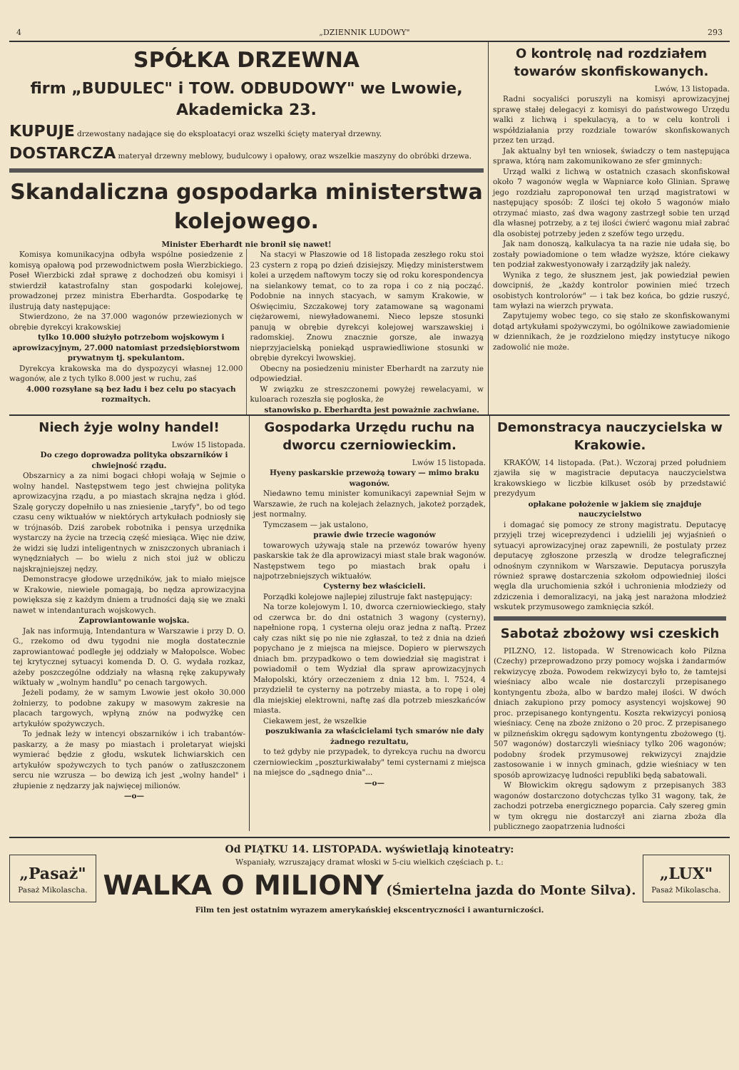4 „DZIENNIK LUDOWY" 293
SPÓŁKA DRZEWNA
firm „BUDULEC" i TOW. ODBUDOWY" we Lwowie, Akademicka 23.
KUPUJE drzewostany nadające się do eksploatacyi oraz wszelki ścięty materyał drzewny.
DOSTARCZA materyał drzewny meblowy, budulcowy i opałowy, oraz wszelkie maszyny do obróbki drzewa.
Skandaliczna gospodarka ministerstwa kolejowego.
Minister Eberhardt nie bronił się nawet!
Komisya komunikacyjna odbyła wspólne posiedzenie z komisyą opałową pod przewodnictwem posła Wierzbickiego. Poseł Wierzbicki zdał sprawę z dochodzeń obu komisyi i stwierdził katastrofalny stan gospodarki kolejowej, prowadzonej przez ministra Eberhardta. Gospodarkę tę ilustrują daty następujące:
Stwierdzono, że na 37.000 wagonów przewiezionych w obrębie dyrekcyi krakowskiej
tylko 10.000 służyło potrzebom wojskowym i aprowizacyjnym, 27.000 natomiast przedsiębiorstwom prywatnym tj. spekulantom.
Dyrekcya krakowska ma do dyspozycyi własnej 12.000 wagonów, ale z tych tylko 8.000 jest w ruchu, zaś
4.000 rozsyłane są bez ładu i bez celu po stacyach rozmaitych.
Na stacyi w Płaszowie od 18 listopada zeszłego roku stoi 23 cystern z ropą po dzień dzisiejszy. Między ministerstwem kolei a urzędem naftowym toczy się od roku korespondencya na sielankowy temat, co to za ropa i co z nią począć. Podobnie na innych stacyach, w samym Krakowie, w Oświęcimiu, Szczakowej tory zatamowane są wagonami ciężarowemi, niewyładowanemi. Nieco lepsze stosunki panują w obrębie dyrekcyi kolejowej warszawskiej i radomskiej. Znowu znacznie gorsze, ale inwazyą nieprzyjacielską poniekąd usprawiedliwione stosunki w obrębie dyrekcyi lwowskiej.
Obecny na posiedzeniu minister Eberhardt na zarzuty nie odpowiedział.
W związku ze streszczonemi powyżej rewelacyami, w kuloarach rozeszła się pogłoska, że
stanowisko p. Eberhardta jest poważnie zachwiane.
O kontrolę nad rozdziałem towarów skonfiskowanych.
Lwów, 13 listopada.
Radni socyaliści poruszyli na komisyi aprowizacyjnej sprawę stałej delegacyi z komisyi do państwowego Urzędu walki z lichwą i spekulacyą, a to w celu kontroli i współdziałania przy rozdziale towarów skonfiskowanych przez ten urząd.
Jak aktualny był ten wniosek, świadczy o tem następująca sprawa, którą nam zakomunikowano ze sfer gminnych:
Urząd walki z lichwą w ostatnich czasach skonfiskował około 7 wagonów węgla w Wapniarce koło Glinian. Sprawę jego rozdziału zaproponował ten urząd magistratowi w następujący sposób: Z ilości tej około 5 wagonów miało otrzymać miasto, zaś dwa wagony zastrzegł sobie ten urząd dla własnej potrzeby, a z tej ilości ćwierć wagonu miał zabrać dla osobistej potrzeby jeden z szefów tego urzędu.
Jak nam donoszą, kalkulacya ta na razie nie udała się, bo zostały powiadomione o tem władze wyższe, które ciekawy ten podział zakwestyonowały i zarządziły jak należy.
Wynika z tego, że słusznem jest, jak powiedział pewien dowcipniś, że „każdy kontrolor powinien mieć trzech osobistych kontrolorów" — i tak bez końca, bo gdzie ruszyć, tam wyłazi na wierzch prywata.
Zapytujemy wobec tego, co się stało ze skonfiskowanymi dotąd artykułami spożywczymi, bo ogólnikowe zawiadomienie w dziennikach, że je rozdzielono między instytucye nikogo zadowolić nie może.
Niech żyje wolny handel!
Lwów 15 listopada.
Do czego doprowadza polityka obszarników i chwiejność rządu.
Obszarnicy a za nimi bogaci chłopi wołają w Sejmie o wolny handel. Następstwem tego jest chwiejna polityka aprowizacyjna rządu, a po miastach skrajna nędza i głód. Szalę goryczy dopełniło u nas zniesienie „taryfy", bo od tego czasu ceny wiktuałów w niektórych artykułach podniosły się w trójnasób. Dziś zarobek robotnika i pensya urzędnika wystarczy na życie na trzecią część miesiąca. Więc nie dziw, że widzi się ludzi inteligentnych w zniszczonych ubraniach i wynędzniałych — bo wielu z nich stoi już w obliczu najskrajniejszej nędzy.
Demonstracye głodowe urzędników, jak to miało miejsce w Krakowie, niewiele pomagają, bo nędza aprowizacyjna powiększa się z każdym dniem a trudności dają się we znaki nawet w intendanturach wojskowych.
Zaprowiantowanie wojska.
Jak nas informują, Intendantura w Warszawie i przy D. O. G., rzekomo od dwu tygodni nie mogła dostatecznie zaprowiantować podległe jej oddziały w Małopolsce. Wobec tej krytycznej sytuacyi komenda D. O. G. wydała rozkaz, ażeby poszczególne oddziały na własną rękę zakupywały wiktuały w „wolnym handlu" po cenach targowych.
Jeżeli podamy, że w samym Lwowie jest około 30.000 żołnierzy, to podobne zakupy w masowym zakresie na placach targowych, wpłyną znów na podwyżkę cen artykułów spożywczych.
To jednak leży w intencyi obszarników i ich trabantów-paskarzy, a że masy po miastach i proletaryat wiejski wymierać będzie z głodu, wskutek lichwiarskich cen artykułów spożywczych to tych panów o zatłuszczonem sercu nie wzrusza — bo dewizą ich jest „wolny handel" i złupienie z nędzarzy jak najwięcej milionów.
—o—
Gospodarka Urzędu ruchu na dworcu czerniowieckim.
Lwów 15 listopada.
Hyeny paskarskie przewożą towary — mimo braku wagonów.
Niedawno temu minister komunikacyi zapewniał Sejm w Warszawie, że ruch na kolejach żelaznych, jakoteż porządek, jest normalny.
Tymczasem — jak ustalono,
prawie dwie trzecie wagonów
towarowych używają stale na przewóz towarów hyeny paskarskie tak że dla aprowizacyi miast stale brak wagonów. Następstwem tego po miastach brak opału i najpotrzebniejszych wiktuałów.
Cysterny bez właścicieli.
Porządki kolejowe najlepiej zilustruje fakt następujący:
Na torze kolejowym l. 10, dworca czerniowieckiego, stały od czerwca br. do dni ostatnich 3 wagony (cysterny), napełnione ropą, 1 cysterna oleju oraz jedna z naftą. Przez cały czas nikt się po nie nie zgłaszał, to też z dnia na dzień popychano je z miejsca na miejsce. Dopiero w pierwszych dniach bm. przypadkowo o tem dowiedział się magistrat i powiadomił o tem Wydział dla spraw aprowizacyjnych Małopolski, który orzeczeniem z dnia 12 bm. l. 7524, 4 przydzielił te cysterny na potrzeby miasta, a to ropę i olej dla miejskiej elektrowni, naftę zaś dla potrzeb mieszkańców miasta.
Ciekawem jest, że wszelkie
poszukiwania za właścicielami tych smarów nie dały żadnego rezultatu,
to też gdyby nie przypadek, to dyrekcya ruchu na dworcu czerniowieckim „poszturkiwałaby" temi cysternami z miejsca na miejsce do „sądnego dnia"...
—o—
Demonstracya nauczycielska w Krakowie.
KRAKÓW, 14 listopada. (Pat.). Wczoraj przed południem zjawiła się w magistracie deputacya nauczycielstwa krakowskiego w liczbie kilkuset osób by przedstawić prezydyum
opłakane położenie w jakiem się znajduje nauczycielstwo
i domagać się pomocy ze strony magistratu. Deputacyę przyjęli trzej wiceprezydenci i udzielili jej wyjaśnień o sytuacyi aprowizacyjnej oraz zapewnili, że postulaty przez deputacyę zgłoszone przeszlą w drodze telegraficznej odnośnym czynnikom w Warszawie. Deputacya poruszyła również sprawę dostarczenia szkołom odpowiedniej ilości węgla dla uruchomienia szkół i uchronienia młodzieży od zdziczenia i demoralizacyi, na jaką jest narażona młodzież wskutek przymusowego zamknięcia szkół.
Sabotaż zbożowy wsi czeskich
PILZNO, 12. listopada. W Strenowicach koło Pilzna (Czechy) przeprowadzono przy pomocy wojska i żandarmów rekwizycyę zboża. Powodem rekwizycyi było to, że tamtejsi wieśniacy albo wcale nie dostarczyli przepisanego kontyngentu zboża, albo w bardzo małej ilości. W dwóch dniach zakupiono przy pomocy asystencyi wojskowej 90 proc. przepisanego kontyngentu. Koszta rekwizycyi poniosą wieśniacy. Cenę na zboże zniżono o 20 proc. Z przepisanego w pilzneńskim okręgu sądowym kontyngentu zbożowego (tj. 507 wagonów) dostarczyli wieśniacy tylko 206 wagonów; podobny środek przymusowej rekwizycyi znajdzie zastosowanie i w innych gminach, gdzie wieśniacy w ten sposób aprowizacyę ludności republiki będą sabatowali.
W Błowickim okręgu sądowym z przepisanych 383 wagonów dostarczono dotychczas tylko 31 wagony, tak, że zachodzi potrzeba energicznego poparcia. Cały szereg gmin w tym okręgu nie dostarczył ani ziarna zboża dla publicznego zaopatrzenia ludności
„Pasaż"
Pasaż Mikolascha.
Od PIĄTKU 14. LISTOPADA. wyświetlają kinoteatry:
Wspaniały, wzruszający dramat włoski w 5-ciu wielkich częściach p. t.:
WALKA O MILIONY (Śmiertelna jazda do Monte Silva).
Film ten jest ostatnim wyrazem amerykańskiej ekscentryczności i awanturniczości.
„LUX"
Pasaż Mikolascha.